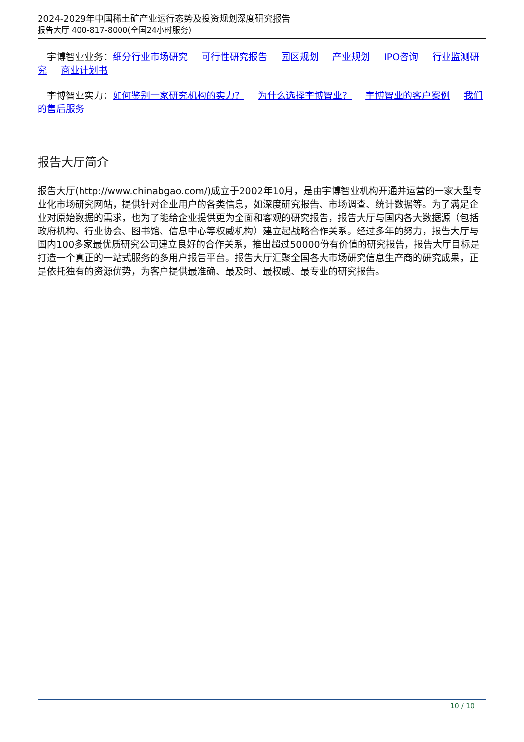2024-2029年中国稀土矿产业运行态势及投资规划深度研究报告
报告大厅 400-817-8000(全国24小时服务)
　宇博智业业务：细分行业市场研究 可行性研究报告 园区规划 产业规划 IPO咨询 行业监测研究 商业计划书
　宇博智业实力：如何鉴别一家研究机构的实力？ 为什么选择宇博智业？ 宇博智业的客户案例 我们的售后服务
报告大厅简介
报告大厅(http://www.chinabgao.com/)成立于2002年10月，是由宇博智业机构开通并运营的一家大型专业化市场研究网站，提供针对企业用户的各类信息，如深度研究报告、市场调查、统计数据等。为了满足企业对原始数据的需求，也为了能给企业提供更为全面和客观的研究报告，报告大厅与国内各大数据源（包括政府机构、行业协会、图书馆、信息中心等权威机构）建立起战略合作关系。经过多年的努力，报告大厅与国内100多家最优质研究公司建立良好的合作关系，推出超过50000份有价值的研究报告，报告大厅目标是打造一个真正的一站式服务的多用户报告平台。报告大厅汇聚全国各大市场研究信息生产商的研究成果，正是依托独有的资源优势，为客户提供最准确、最及时、最权威、最专业的研究报告。
10 / 10